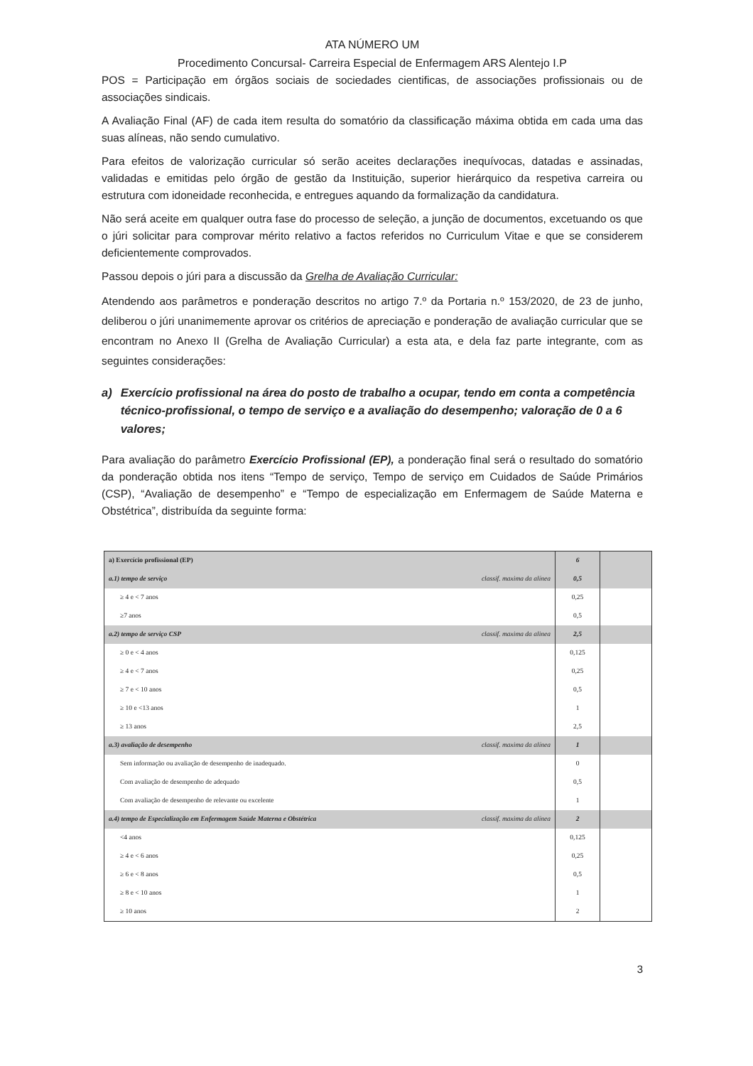ATA NÚMERO UM
Procedimento Concursal- Carreira Especial de Enfermagem ARS Alentejo I.P
POS = Participação em órgãos sociais de sociedades cientificas, de associações profissionais ou de associações sindicais.
A Avaliação Final (AF) de cada item resulta do somatório da classificação máxima obtida em cada uma das suas alíneas, não sendo cumulativo.
Para efeitos de valorização curricular só serão aceites declarações inequívocas, datadas e assinadas, validadas e emitidas pelo órgão de gestão da Instituição, superior hierárquico da respetiva carreira ou estrutura com idoneidade reconhecida, e entregues aquando da formalização da candidatura.
Não será aceite em qualquer outra fase do processo de seleção, a junção de documentos, excetuando os que o júri solicitar para comprovar mérito relativo a factos referidos no Curriculum Vitae e que se considerem deficientemente comprovados.
Passou depois o júri para a discussão da Grelha de Avaliação Curricular:
Atendendo aos parâmetros e ponderação descritos no artigo 7.º da Portaria n.º 153/2020, de 23 de junho, deliberou o júri unanimemente aprovar os critérios de apreciação e ponderação de avaliação curricular que se encontram no Anexo II (Grelha de Avaliação Curricular) a esta ata, e dela faz parte integrante, com as seguintes considerações:
a) Exercício profissional na área do posto de trabalho a ocupar, tendo em conta a competência técnico-profissional, o tempo de serviço e a avaliação do desempenho; valoração de 0 a 6 valores;
Para avaliação do parâmetro Exercício Profissional (EP), a ponderação final será o resultado do somatório da ponderação obtida nos itens “Tempo de serviço, Tempo de serviço em Cuidados de Saúde Primários (CSP), “Avaliação de desempenho” e “Tempo de especialização em Enfermagem de Saúde Materna e Obstétrica”, distribuída da seguinte forma:
| a) Exercício profissional (EP) | 6 | |
| a.1) tempo de serviço classif. maxima da alínea | 0,5 | |
| ≥ 4 e < 7 anos | 0,25 | |
| ≥7 anos | 0,5 | |
| a.2) tempo de serviço CSP classif. maxima da alinea | 2,5 | |
| ≥ 0 e < 4 anos | 0,125 | |
| ≥ 4 e < 7 anos | 0,25 | |
| ≥ 7 e < 10 anos | 0,5 | |
| ≥ 10 e <13 anos | 1 | |
| ≥ 13 anos | 2,5 | |
| a.3) avaliação de desempenho classif. maxima da alínea | 1 | |
| Sem informação ou avaliação de desempenho de inadequado. | 0 | |
| Com avaliação de desempenho de adequado | 0,5 | |
| Com avaliação de desempenho de relevante ou excelente | 1 | |
| a.4) tempo de Especialização em Enfermagem Saúde Materna e Obstétrica classif. maxima da alínea | 2 | |
| <4 anos | 0,125 | |
| ≥ 4 e < 6 anos | 0,25 | |
| ≥ 6 e < 8 anos | 0,5 | |
| ≥ 8 e < 10 anos | 1 | |
| ≥ 10 anos | 2 | |
3